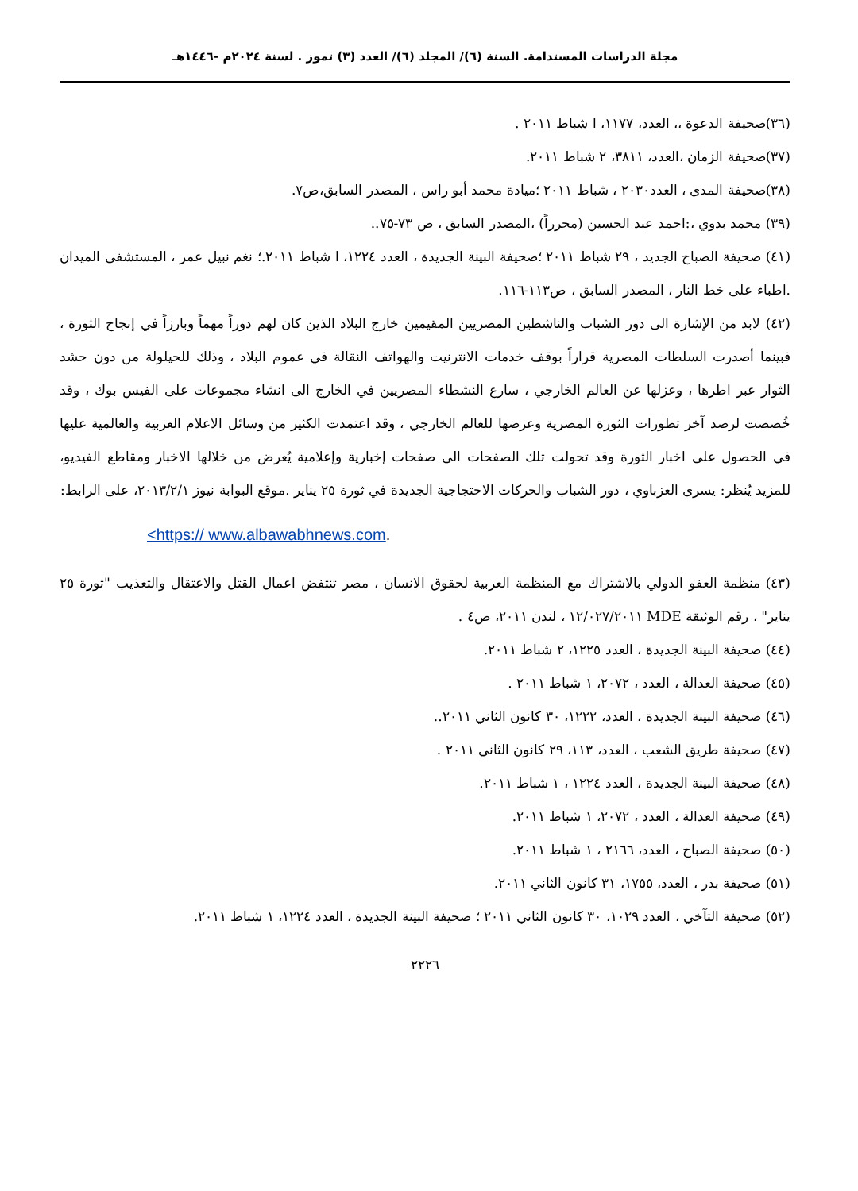مجلة الدراسات المستدامة. السنة (٦)/ المجلد (٦)/ العدد (٣) تموز . لسنة ٢٠٢٤م -١٤٤٦هـ
(٣٦)صحيفة الدعوة ،، العدد، ١١٧٧، ا شباط ٢٠١١ .
(٣٧)صحيفة الزمان ،العدد، ٣٨١١، ٢ شباط ٢٠١١.
(٣٨)صحيفة المدى ، العدد٢٠٣٠ ، شباط ٢٠١١ ؛ميادة محمد أبو راس ، المصدر السابق،ص٧.
(٣٩) محمد بدوي ،:احمد عبد الحسين (محرراً) ،المصدر السابق ، ص ٧٣-٧٥..
(٤١) صحيفة الصباح الجديد ، ٢٩ شباط ٢٠١١ ؛صحيفة البينة الجديدة ، العدد ١٢٢٤، ا شباط ٢٠١١.؛ نغم نبيل عمر ، المستشفى الميدان .اطباء على خط النار ، المصدر السابق ، ص١١٣-١١٦.
(٤٢) لابد من الإشارة الى دور الشباب والناشطين المصريين المقيمين خارج البلاد الذين كان لهم دوراً مهماً وبارزاً في إنجاح الثورة ، فبينما أصدرت السلطات المصرية قراراً بوقف خدمات الانترنيت والهواتف النقالة في عموم البلاد ، وذلك للحيلولة من دون حشد الثوار عبر اطرها ، وعزلها عن العالم الخارجي ، سارع النشطاء المصريين في الخارج الى انشاء مجموعات على الفيس بوك ، وقد خُصصت لرصد آخر تطورات الثورة المصرية وعرضها للعالم الخارجي ، وقد اعتمدت الكثير من وسائل الاعلام العربية والعالمية عليها في الحصول على اخبار الثورة وقد تحولت تلك الصفحات الى صفحات إخبارية وإعلامية يُعرض من خلالها الاخبار ومقاطع الفيديو، للمزيد يُنظر: يسرى العزباوي ، دور الشباب والحركات الاحتجاجية الجديدة في ثورة ٢٥ يناير .موقع البوابة نيوز ٢٠١٣/٢/١، على الرابط:
<https:// www.albawabhnews.com.
(٤٣) منظمة العفو الدولي بالاشتراك مع المنظمة العربية لحقوق الانسان ، مصر تنتفض اعمال القتل والاعتقال والتعذيب "ثورة ٢٥ يناير" ، رقم الوثيقة MDE ١٢/٠٢٧/٢٠١١ ، لندن ٢٠١١، ص٤ .
(٤٤) صحيفة البينة الجديدة ، العدد ١٢٢٥، ٢ شباط ٢٠١١.
(٤٥) صحيفة العدالة ، العدد ، ٢٠٧٢، ١ شباط ٢٠١١ .
(٤٦) صحيفة البينة الجديدة ، العدد، ١٢٢٢، ٣٠ كانون الثاني ٢٠١١..
(٤٧) صحيفة طريق الشعب ، العدد، ١١٣، ٢٩ كانون الثاني ٢٠١١ .
(٤٨) صحيفة البينة الجديدة ، العدد ١٢٢٤ ، ١ شباط ٢٠١١.
(٤٩) صحيفة العدالة ، العدد ، ٢٠٧٢، ١ شباط ٢٠١١.
(٥٠) صحيفة الصباح ، العدد، ٢١٦٦ ، ١ شباط ٢٠١١.
(٥١) صحيفة بدر ، العدد، ١٧٥٥، ٣١ كانون الثاني ٢٠١١.
(٥٢) صحيفة التآخي ، العدد ١٠٢٩، ٣٠ كانون الثاني ٢٠١١ ؛ صحيفة البينة الجديدة ، العدد ١٢٢٤، ١ شباط ٢٠١١.
٢٢٢٦